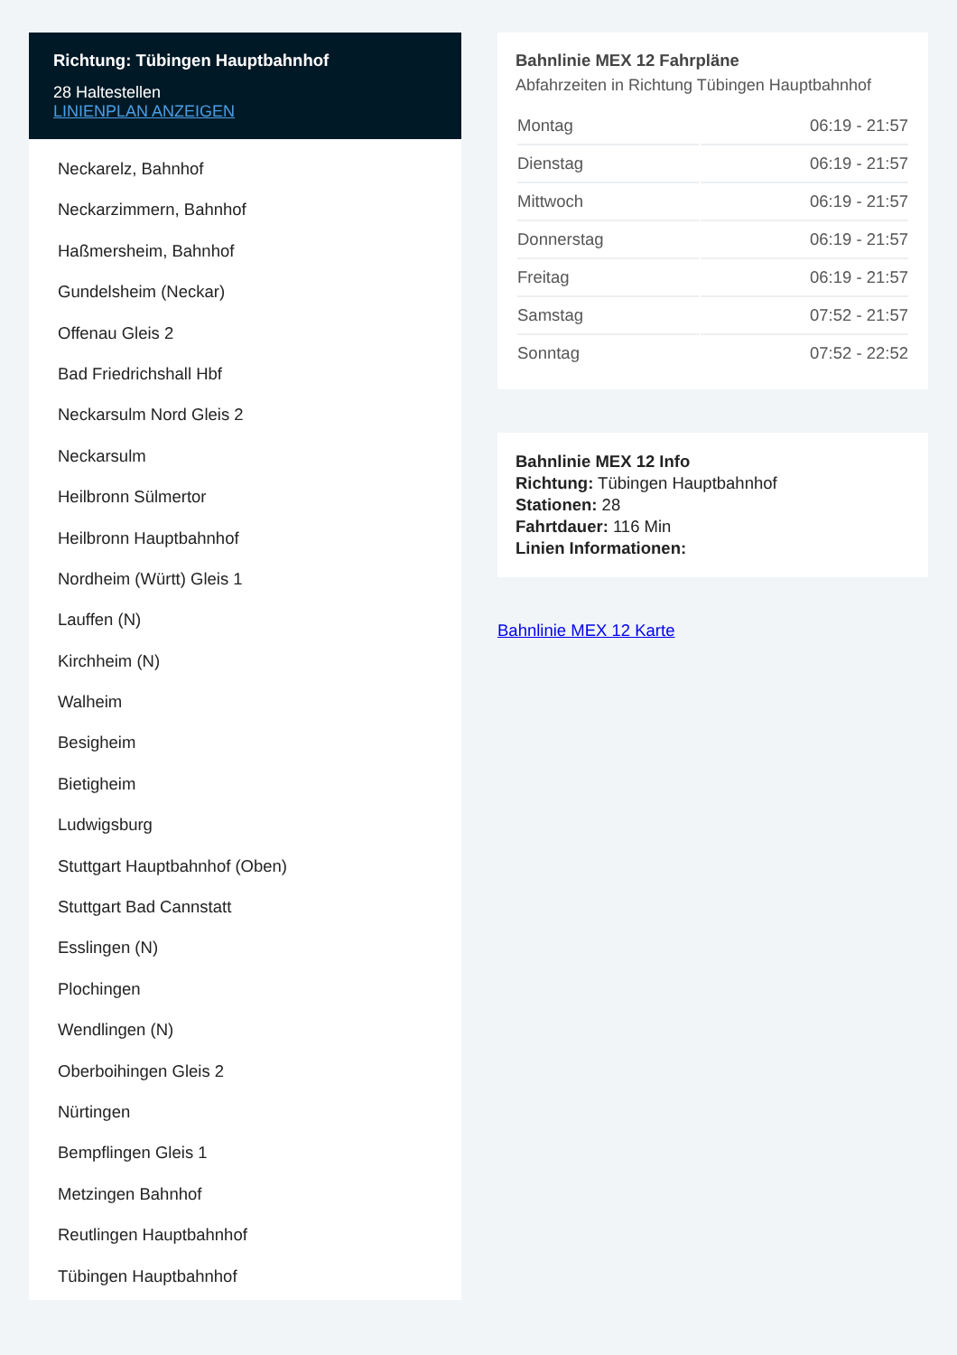Richtung: Tübingen Hauptbahnhof
28 Haltestellen
LINIENPLAN ANZEIGEN
Neckarelz, Bahnhof
Neckarzimmern, Bahnhof
Haßmersheim, Bahnhof
Gundelsheim (Neckar)
Offenau Gleis 2
Bad Friedrichshall Hbf
Neckarsulm Nord Gleis 2
Neckarsulm
Heilbronn Sülmertor
Heilbronn Hauptbahnhof
Nordheim (Württ) Gleis 1
Lauffen (N)
Kirchheim (N)
Walheim
Besigheim
Bietigheim
Ludwigsburg
Stuttgart Hauptbahnhof (Oben)
Stuttgart Bad Cannstatt
Esslingen (N)
Plochingen
Wendlingen (N)
Oberboihingen Gleis 2
Nürtingen
Bempflingen Gleis 1
Metzingen Bahnhof
Reutlingen Hauptbahnhof
Tübingen Hauptbahnhof
Bahnlinie MEX 12 Fahrpläne
Abfahrzeiten in Richtung Tübingen Hauptbahnhof
| Montag | 06:19 - 21:57 |
| Dienstag | 06:19 - 21:57 |
| Mittwoch | 06:19 - 21:57 |
| Donnerstag | 06:19 - 21:57 |
| Freitag | 06:19 - 21:57 |
| Samstag | 07:52 - 21:57 |
| Sonntag | 07:52 - 22:52 |
Bahnlinie MEX 12 Info
Richtung: Tübingen Hauptbahnhof
Stationen: 28
Fahrtdauer: 116 Min
Linien Informationen:
Bahnlinie MEX 12 Karte